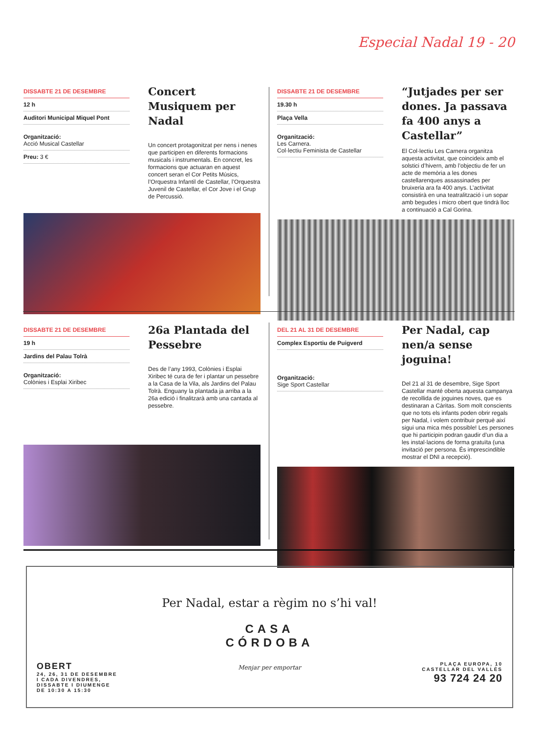Especial Nadal 19 - 20
DISSABTE 21 DE DESEMBRE
12 h
Auditori Municipal Miquel Pont
Organització:
Acció Musical Castellar
Preu: 3 €
Concert Musiquem per Nadal
Un concert protagonitzat per nens i nenes que participen en diferents formacions musicals i instrumentals. En concret, les formacions que actuaran en aquest concert seran el Cor Petits Músics, l’Orquestra Infantil de Castellar, l’Orquestra Juvenil de Castellar, el Cor Jove i el Grup de Percussió.
DISSABTE 21 DE DESEMBRE
19.30 h
Plaça Vella
Organització:
Les Carnera.
Col·lectiu Feminista de Castellar
“Jutjades per ser dones. Ja passava fa 400 anys a Castellar”
El Col·lectiu Les Carnera organitza aquesta activitat, que coincideix amb el solstici d’hivern, amb l’objectiu de fer un acte de memòria a les dones castellarenques assassinades per bruixeria ara fa 400 anys. L’activitat consistirà en una teatralització i un sopar amb begudes i micro obert que tindrà lloc a continuació a Cal Gorina.
DISSABTE 21 DE DESEMBRE
19 h
Jardins del Palau Tolrà
Organització:
Colònies i Esplai Xiribec
26a Plantada del Pessebre
Des de l’any 1993, Colònies i Esplai Xiribec té cura de fer i plantar un pessebre a la Casa de la Vila, als Jardins del Palau Tolrà. Enguany la plantada ja arriba a la 26a edició i finalitzarà amb una cantada al pessebre.
DEL 21 AL 31 DE DESEMBRE
Complex Esportiu de Puigverd
Organització:
Sige Sport Castellar
Per Nadal, cap nen/a sense joguina!
Del 21 al 31 de desembre, Sige Sport Castellar manté oberta aquesta campanya de recollida de joguines noves, que es destinaran a Càritas. Som molt conscients que no tots els infants poden obrir regals per Nadal, i volem contribuir perquè així sigui una mica més possible! Les persones que hi participin podran gaudir d’un dia a les instal·lacions de forma gratuïta (una invitació per persona. És imprescindible mostrar el DNI a recepció).
Per Nadal, estar a règim no s’hi val!
CASA
CÓRDOBA
Menjar per emportar
OBERT
24, 26, 31 DE DESEMBRE
I CADA DIVENDRES,
DISSABTE I DIUMENGE
DE 10:30 A 15:30
PLAÇA EUROPA, 10
CASTELLAR DEL VALLÈS
93 724 24 20